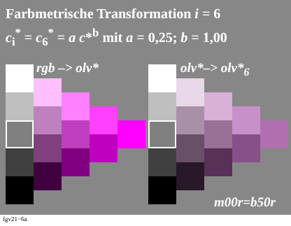Farbmetrische Transformation i = 6
c<sub>i</sub><sup>*</sup> = c<sub>6</sub><sup>*</sup> = a c*<sup>b</sup> mit a = 0,25; b = 1,00
rgb –> olv* olv*–> olv*<sub>6</sub>
m00r=b50r
fgv21−6a